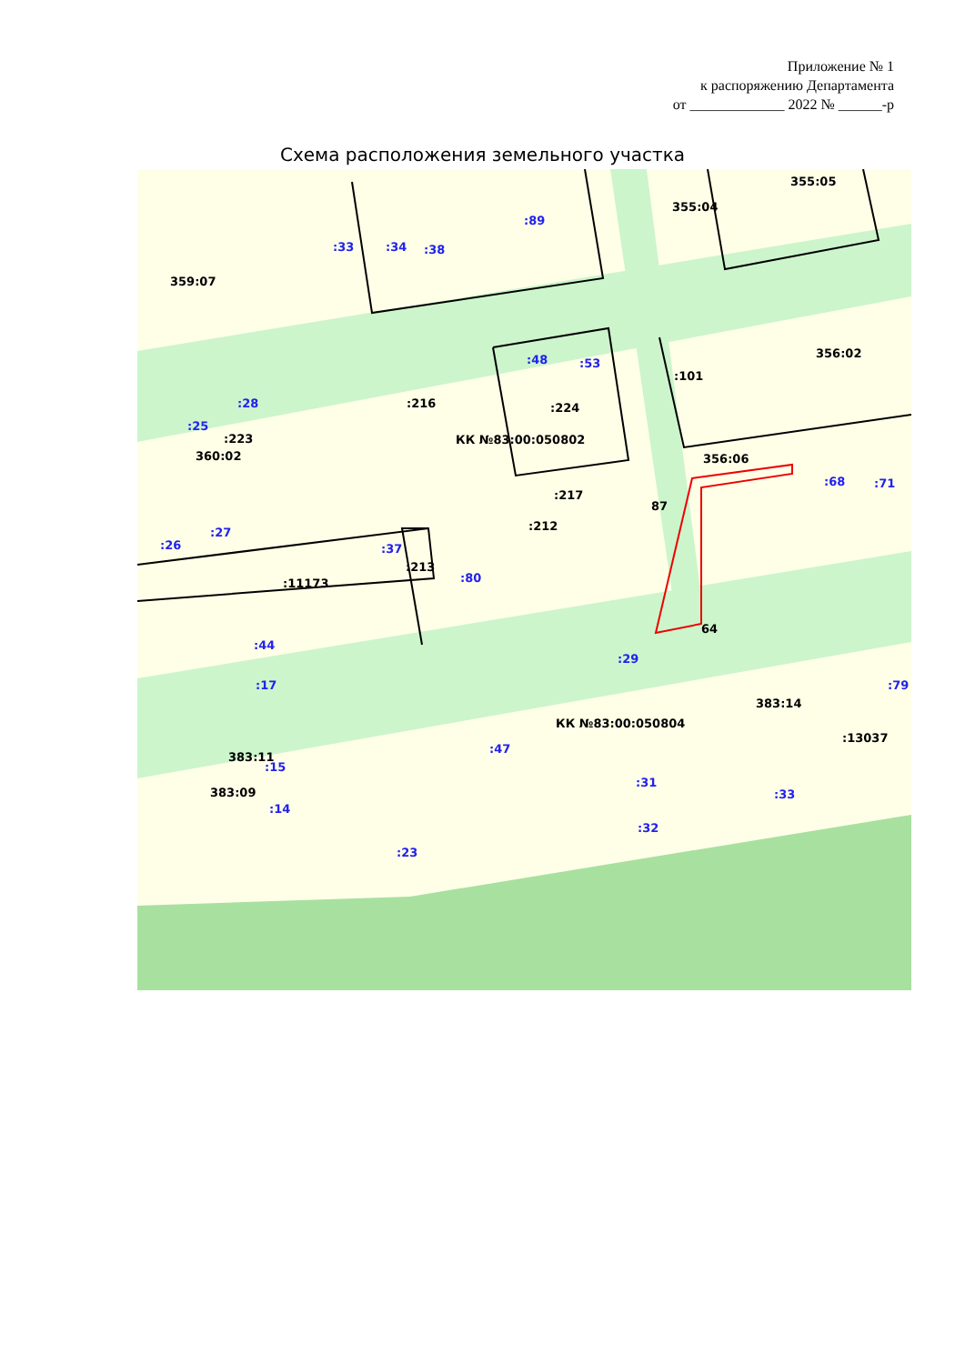Приложение № 1
к распоряжению Департамента
от _____________ 2022 № ______-р
Схема расположения земельного участка
359:07
355:04
355:05
356:02
356:06
360:02
КК №83:00:050802
87
64
:217
:224
:212
:11173
383:11
383:09
383:14
КК №83:00:050804
:13037
:213
:223
:216
:101
:33
:34
:38
:89
:48
:53
:28
:25
:27
:26
:37
:80
:44
:17
:29
:68
:71
:47
:15
:14
:31
:33
:32
:23
:79